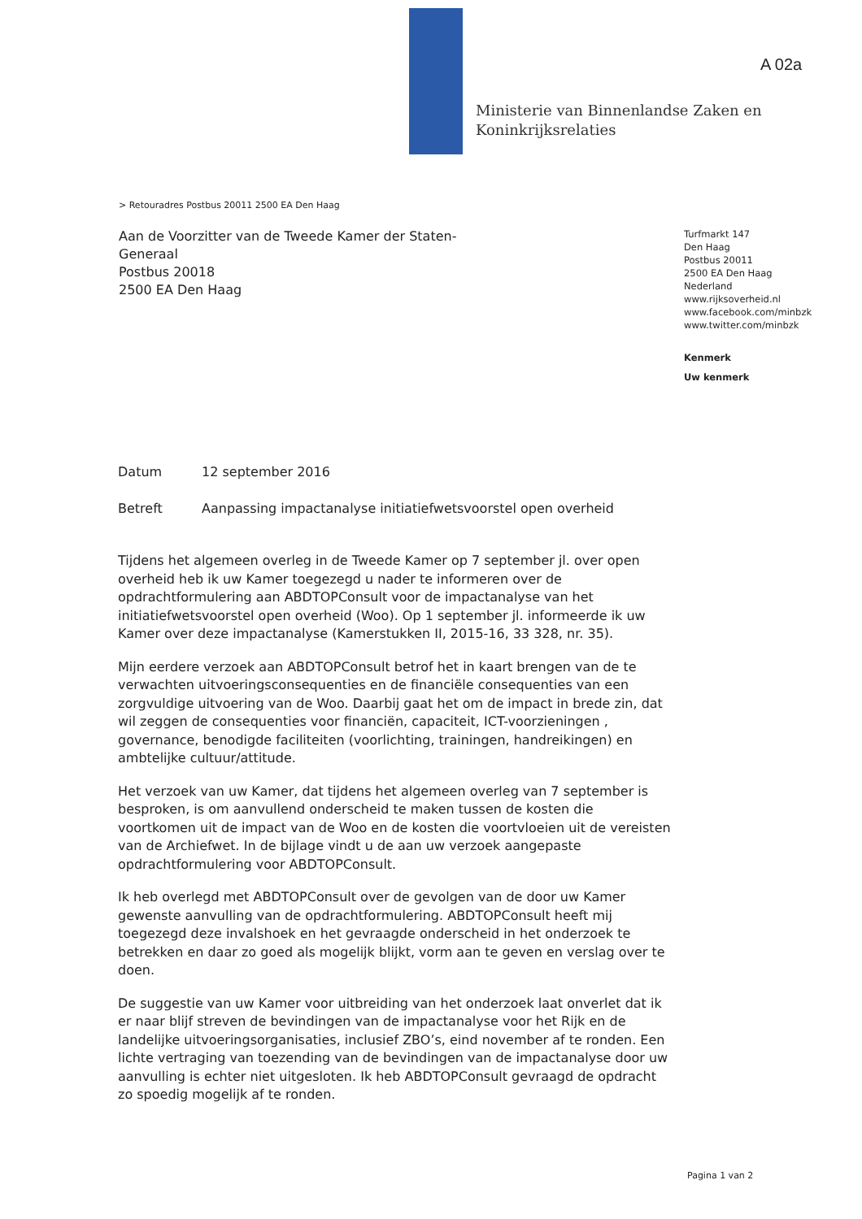Ministerie van Binnenlandse Zaken en
Koninkrijksrelaties
A 02a
> Retouradres Postbus 20011 2500 EA Den Haag
Aan de Voorzitter van de Tweede Kamer der Staten-
Generaal
Postbus 20018
2500 EA Den Haag
Turfmarkt 147
Den Haag
Postbus 20011
2500 EA Den Haag
Nederland
www.rijksoverheid.nl
www.facebook.com/minbzk
www.twitter.com/minbzk
Kenmerk
Uw kenmerk
Datum 12 september 2016
Betreft Aanpassing impactanalyse initiatiefwetsvoorstel open overheid
Tijdens het algemeen overleg in de Tweede Kamer op 7 september jl. over open overheid heb ik uw Kamer toegezegd u nader te informeren over de opdrachtformulering aan ABDTOPConsult voor de impactanalyse van het initiatiefwetsvoorstel open overheid (Woo). Op 1 september jl. informeerde ik uw Kamer over deze impactanalyse (Kamerstukken II, 2015-16, 33 328, nr. 35).
Mijn eerdere verzoek aan ABDTOPConsult betrof het in kaart brengen van de te verwachten uitvoeringsconsequenties en de financiële consequenties van een zorgvuldige uitvoering van de Woo. Daarbij gaat het om de impact in brede zin, dat wil zeggen de consequenties voor financiën, capaciteit, ICT-voorzieningen , governance, benodigde faciliteiten (voorlichting, trainingen, handreikingen) en ambtelijke cultuur/attitude.
Het verzoek van uw Kamer, dat tijdens het algemeen overleg van 7 september is besproken, is om aanvullend onderscheid te maken tussen de kosten die voortkomen uit de impact van de Woo en de kosten die voortvloeien uit de vereisten van de Archiefwet. In de bijlage vindt u de aan uw verzoek aangepaste opdrachtformulering voor ABDTOPConsult.
Ik heb overlegd met ABDTOPConsult over de gevolgen van de door uw Kamer gewenste aanvulling van de opdrachtformulering. ABDTOPConsult heeft mij toegezegd deze invalshoek en het gevraagde onderscheid in het onderzoek te betrekken en daar zo goed als mogelijk blijkt, vorm aan te geven en verslag over te doen.
De suggestie van uw Kamer voor uitbreiding van het onderzoek laat onverlet dat ik er naar blijf streven de bevindingen van de impactanalyse voor het Rijk en de landelijke uitvoeringsorganisaties, inclusief ZBO’s, eind november af te ronden. Een lichte vertraging van toezending van de bevindingen van de impactanalyse door uw aanvulling is echter niet uitgesloten. Ik heb ABDTOPConsult gevraagd de opdracht zo spoedig mogelijk af te ronden.
Pagina 1 van 2